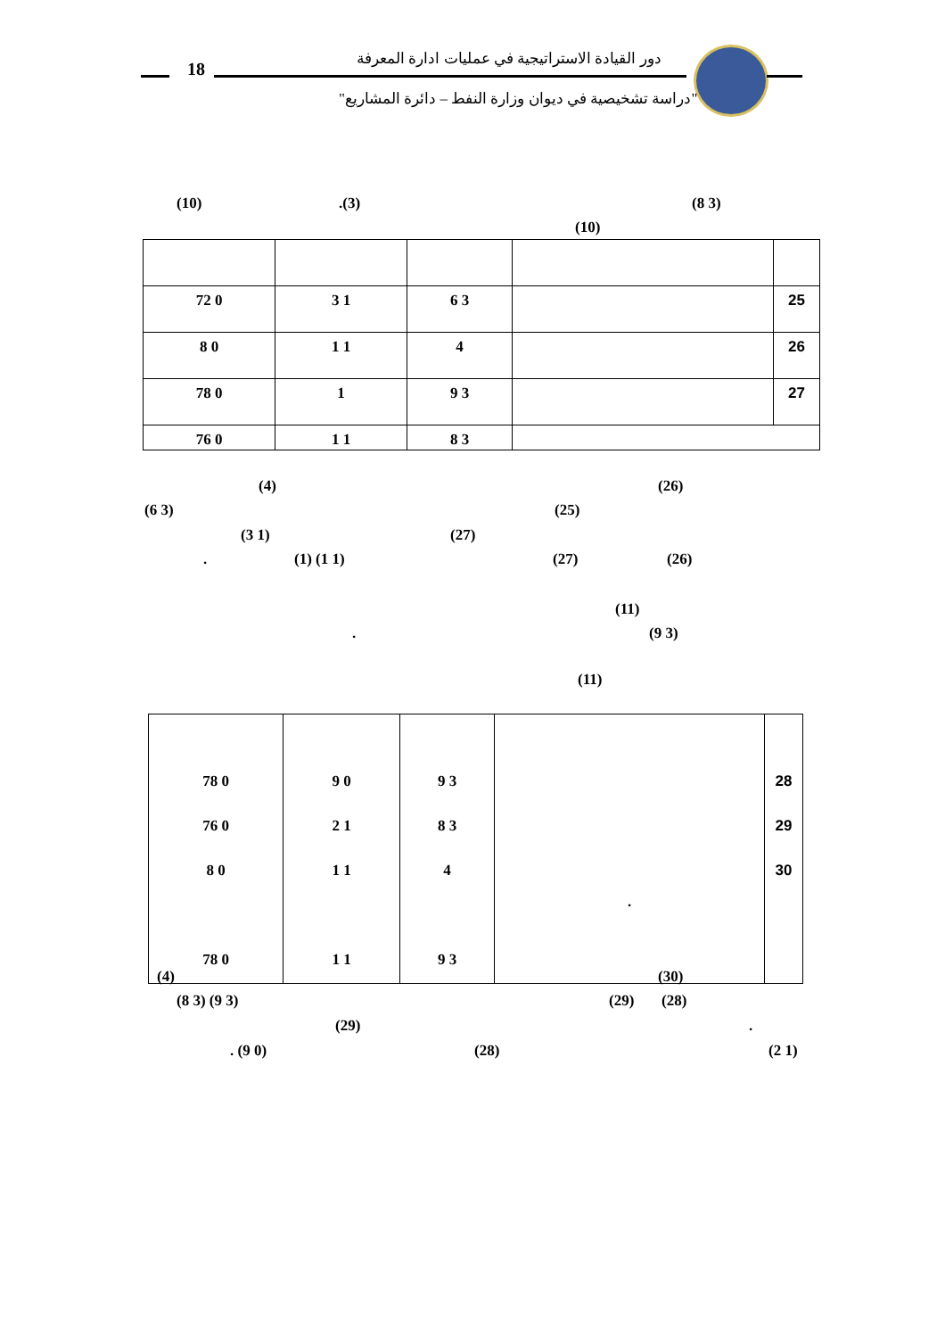18
دور القيادة الاستراتيجية في عمليات ادارة المعرفة
"دراسة تشخيصية في ديوان وزارة النفط – دائرة المشاريع"
(10) .(3) (8 3)
(10)
| 72 0 | 3 1 | 6 3 | | 25 |
| 8 0 | 1 1 | 4 | | 26 |
| 78 0 | 1 | 9 3 | | 27 |
| 76 0 | 1 1 | 8 3 | | |
(4) (26)
(6 3) (25)
(3 1) (27)
. (1) (1 1) (27) (26)
(11)
. (9 3)
(11)
| 78 0 76 0 8 0 78 0 | 9 0 2 1 1 1 1 1 | 9 3 8 3 4 9 3 | . | 28 29 30 |
(4) (30)
(8 3) (9 3) (29) (28)
(29) .
. (9 0) (28) (2 1)